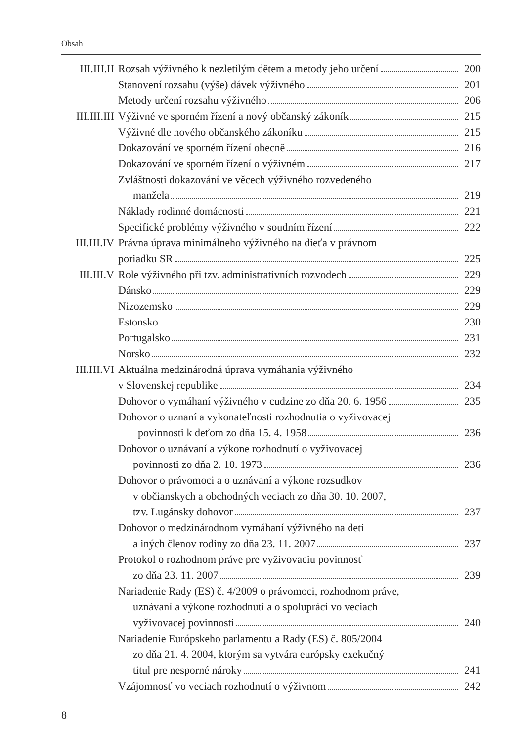Obsah
III.III.II Rozsah výživného k nezletilým dětem a metody jeho určení 200
Stanovení rozsahu (výše) dávek výživného 201
Metody určení rozsahu výživného 206
III.III.III Výživné ve sporném řízení a nový občanský zákoník 215
Výživné dle nového občanského zákoníku 215
Dokazování ve sporném řízení obecně 216
Dokazování ve sporném řízení o výživném 217
Zvláštnosti dokazování ve věcech výživného rozvedeného
manžela 219
Náklady rodinné domácnosti 221
Specifické problémy výživného v soudním řízení 222
III.III.IV Právna úprava minimálneho výživného na dieťa v právnom
poriadku SR 225
III.III.V Role výživného při tzv. administrativních rozvodech 229
Dánsko 229
Nizozemsko 229
Estonsko 230
Portugalsko 231
Norsko 232
III.III.VI Aktuálna medzinárodná úprava vymáhania výživného
v Slovenskej republike 234
Dohovor o vymáhaní výživného v cudzine zo dňa 20. 6. 1956 235
Dohovor o uznaní a vykonateľnosti rozhodnutia o vyživovacej
povinnosti k deťom zo dňa 15. 4. 1958 236
Dohovor o uznávaní a výkone rozhodnutí o vyživovacej
povinnosti zo dňa 2. 10. 1973 236
Dohovor o právomoci a o uznávaní a výkone rozsudkov
v občianskych a obchodných veciach zo dňa 30. 10. 2007,
tzv. Lugánsky dohovor 237
Dohovor o medzinárodnom vymáhaní výživného na deti
a iných členov rodiny zo dňa 23. 11. 2007 237
Protokol o rozhodnom práve pre vyživovaciu povinnosť
zo dňa 23. 11. 2007 239
Nariadenie Rady (ES) č. 4/2009 o právomoci, rozhodnom práve,
uznávaní a výkone rozhodnutí a o spolupráci vo veciach
vyživovacej povinnosti 240
Nariadenie Európskeho parlamentu a Rady (ES) č. 805/2004
zo dňa 21. 4. 2004, ktorým sa vytvára európsky exekučný
titul pre nesporné nároky 241
Vzájomnosť vo veciach rozhodnutí o výživnom 242
8